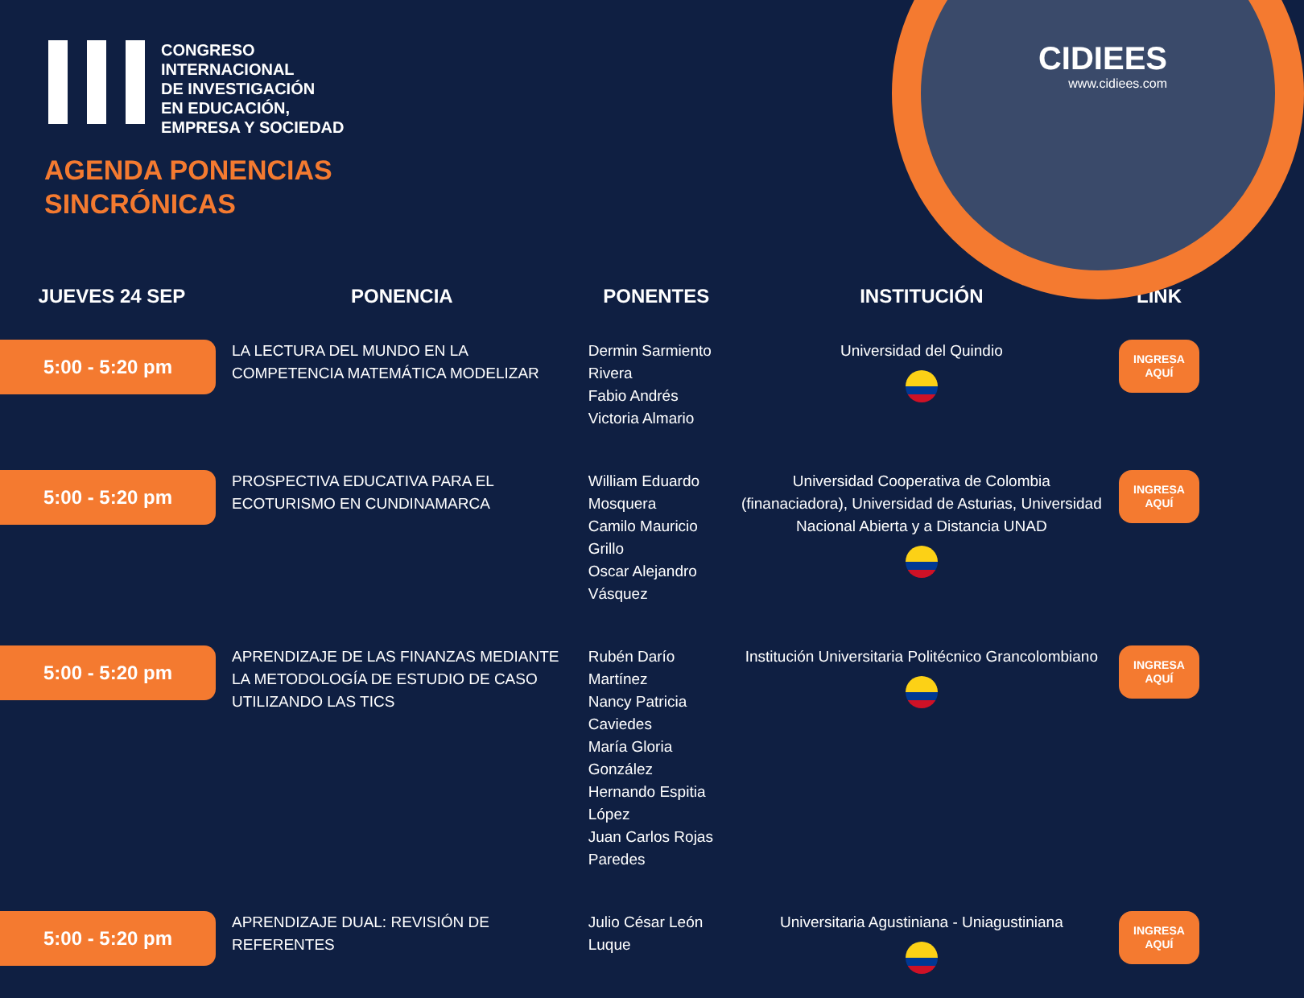CONGRESO
INTERNACIONAL
DE INVESTIGACIÓN
EN EDUCACIÓN,
EMPRESA Y SOCIEDAD
CIDIEES
www.cidiees.com
AGENDA PONENCIAS
SINCRÓNICAS
| JUEVES 24 SEP | PONENCIA | PONENTES | INSTITUCIÓN | LINK |
| --- | --- | --- | --- | --- |
| 5:00 - 5:20 pm | LA LECTURA DEL MUNDO EN LA COMPETENCIA MATEMÁTICA MODELIZAR | Dermin Sarmiento Rivera Fabio Andrés Victoria Almario | Universidad del Quindio | INGRESA AQUÍ |
| 5:00 - 5:20 pm | PROSPECTIVA EDUCATIVA PARA EL ECOTURISMO EN CUNDINAMARCA | William Eduardo Mosquera Camilo Mauricio Grillo Oscar Alejandro Vásquez | Universidad Cooperativa de Colombia (finanaciadora), Universidad de Asturias, Universidad Nacional Abierta y a Distancia UNAD | INGRESA AQUÍ |
| 5:00 - 5:20 pm | APRENDIZAJE DE LAS FINANZAS MEDIANTE LA METODOLOGÍA DE ESTUDIO DE CASO UTILIZANDO LAS TICS | Rubén Darío Martínez Nancy Patricia Caviedes María Gloria González Hernando Espitia López Juan Carlos Rojas Paredes | Institución Universitaria Politécnico Grancolombiano | INGRESA AQUÍ |
| 5:00 - 5:20 pm | APRENDIZAJE DUAL: REVISIÓN DE REFERENTES | Julio César León Luque | Universitaria Agustiniana - Uniagustiniana | INGRESA AQUÍ |